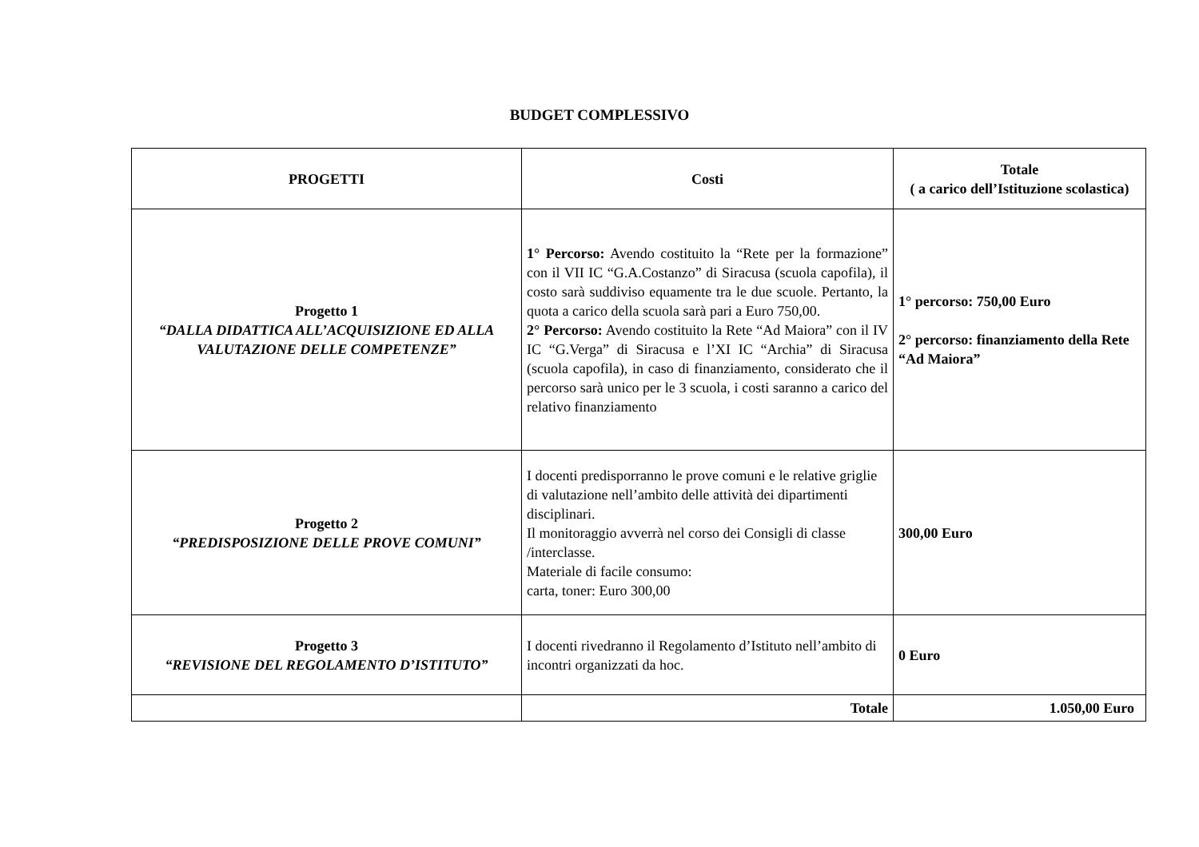BUDGET COMPLESSIVO
| PROGETTI | Costi | Totale ( a carico dell’Istituzione scolastica) |
| --- | --- | --- |
| Progetto 1 “DALLA DIDATTICA ALL’ACQUISIZIONE ED ALLA VALUTAZIONE DELLE COMPETENZE” | 1° Percorso: Avendo costituito la “Rete per la formazione” con il VII IC “G.A.Costanzo” di Siracusa (scuola capofila), il costo sarà suddiviso equamente tra le due scuole. Pertanto, la quota a carico della scuola sarà pari a Euro 750,00. 2° Percorso: Avendo costituito la Rete “Ad Maiora” con il IV IC “G.Verga” di Siracusa e l’XI IC “Archia” di Siracusa (scuola capofila), in caso di finanziamento, considerato che il percorso sarà unico per le 3 scuola, i costi saranno a carico del relativo finanziamento | 1° percorso: 750,00 Euro 2° percorso: finanziamento della Rete “Ad Maiora” |
| Progetto 2 “PREDISPOSIZIONE DELLE PROVE COMUNI” | I docenti predisporranno le prove comuni e le relative griglie di valutazione nell’ambito delle attività dei dipartimenti disciplinari. Il monitoraggio avverrà nel corso dei Consigli di classe /interclasse. Materiale di facile consumo: carta, toner: Euro 300,00 | 300,00 Euro |
| Progetto 3 “REVISIONE DEL REGOLAMENTO D’ISTITUTO” | I docenti rivedranno il Regolamento d’Istituto nell’ambito di incontri organizzati da hoc. | 0 Euro |
| | Totale | 1.050,00 Euro |